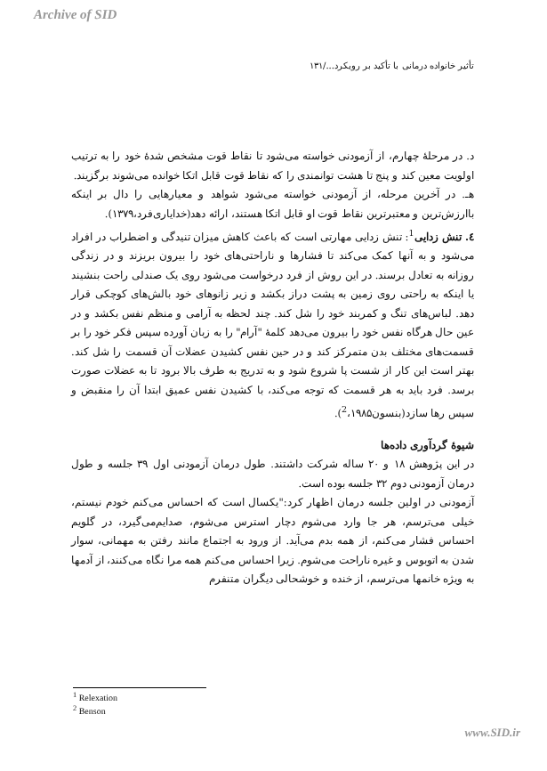Archive of SID
تأثیر خانواده درمانی با تأکید بر رویکرد.../۱۳۱
د. در مرحلهٔ چهارم، از آزمودنی خواسته می‌شود تا نقاط قوت مشخص شدهٔ خود را به ترتیب اولویت معین کند و پنج تا هشت توانمندی را که نقاط قوت قابل اتکا خوانده می‌شوند برگزیند.
هـ. در آخرین مرحله، از آزمودنی خواسته می‌شود شواهد و معیارهایی را دال بر اینکه باارزش‌ترین و معتبرترین نقاط قوت او قابل اتکا هستند، ارائه دهد(خدایاری‌فرد،۱۳۷۹).
٤. تنش زدایی<sup>1</sup>: تنش زدایی مهارتی است که باعث کاهش میزان تنیدگی و اضطراب در افراد می‌شود و به آنها کمک می‌کند تا فشارها و ناراحتی‌های خود را بیرون بریزند و در زندگی روزانه به تعادل برسند. در این روش از فرد درخواست می‌شود روی یک صندلی راحت بنشیند یا اینکه به راحتی روی زمین به پشت دراز بکشد و زیر زانوهای خود بالش‌های کوچکی قرار دهد. لباس‌های تنگ و کمربند خود را شل کند. چند لحظه به آرامی و منظم نفس بکشد و در عین حال هرگاه نفس خود را بیرون می‌دهد کلمهٔ "آرام" را به زبان آورده سپس فکر خود را بر قسمت‌های مختلف بدن متمرکز کند و در حین نفس کشیدن عضلات آن قسمت را شل کند. بهتر است این کار از شست پا شروع شود و به تدریج به طرف بالا برود تا به عضلات صورت برسد. فرد باید به هر قسمت که توجه می‌کند، با کشیدن نفس عمیق ابتدا آن را منقبض و سپس رها سازد(بنسون<sup>2</sup>،۱۹۸۵).
شیوهٔ گردآوری داده‌ها
در این پژوهش ۱۸ و ۲۰ ساله شرکت داشتند. طول درمان آزمودنی اول ۳۹ جلسه و طول درمان آزمودنی دوم ۳۲ جلسه بوده است.
آزمودنی در اولین جلسه درمان اظهار کرد:"یکسال است که احساس می‌کنم خودم نیستم، خیلی می‌ترسم، هر جا وارد می‌شوم دچار استرس می‌شوم، صدایم‌می‌گیرد، در گلویم احساس فشار می‌کنم، از همه بدم می‌آید. از ورود به اجتماع مانند رفتن به مهمانی، سوار شدن به اتوبوس و غیره ناراحت می‌شوم. زیرا احساس می‌کنم همه مرا نگاه می‌کنند، از آدمها به ویژه خانمها می‌ترسم، از خنده و خوشحالی دیگران متنفرم
<sup>1</sup> Relexation
<sup>2</sup> Benson
www.SID.ir